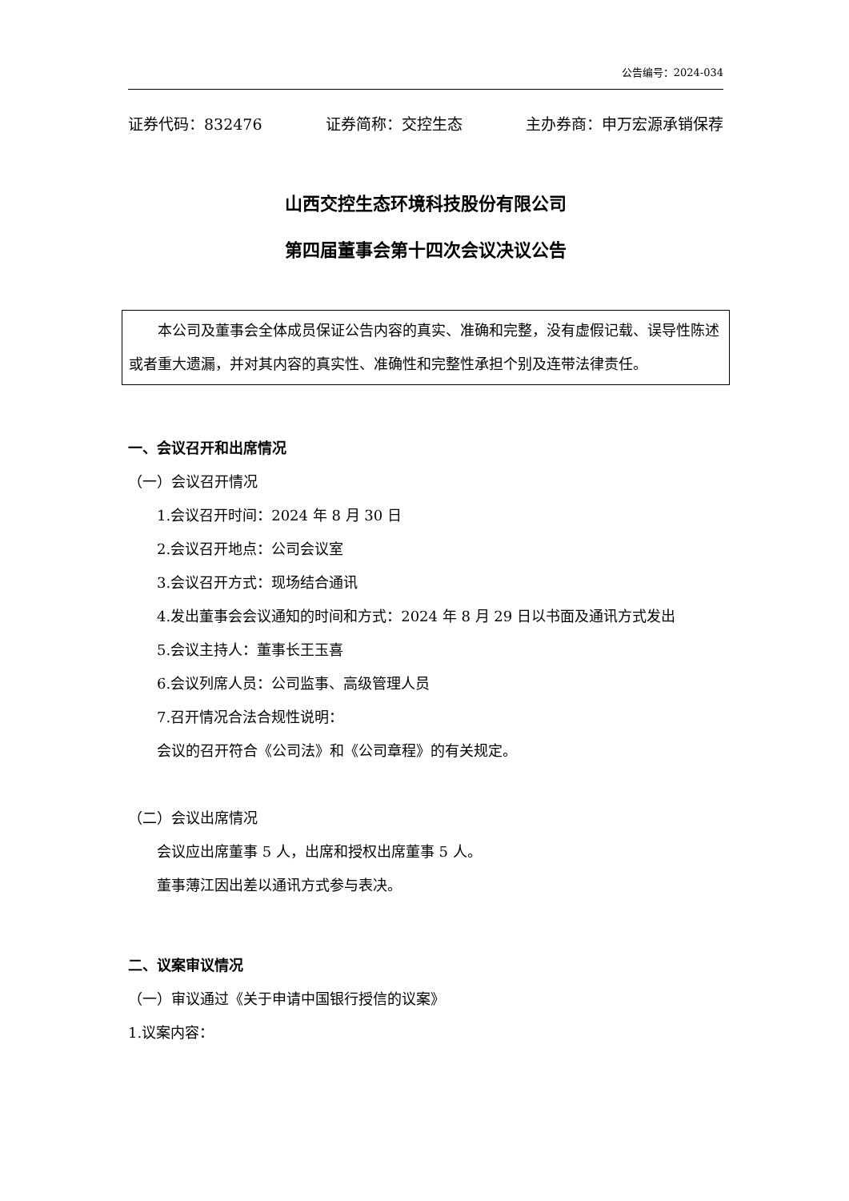公告编号：2024-034
证券代码：832476 证券简称：交控生态 主办券商：申万宏源承销保荐
山西交控生态环境科技股份有限公司
第四届董事会第十四次会议决议公告
本公司及董事会全体成员保证公告内容的真实、准确和完整，没有虚假记载、误导性陈述或者重大遗漏，并对其内容的真实性、准确性和完整性承担个别及连带法律责任。
一、会议召开和出席情况
（一）会议召开情况
1.会议召开时间：2024 年 8 月 30 日
2.会议召开地点：公司会议室
3.会议召开方式：现场结合通讯
4.发出董事会会议通知的时间和方式：2024 年 8 月 29 日以书面及通讯方式发出
5.会议主持人：董事长王玉喜
6.会议列席人员：公司监事、高级管理人员
7.召开情况合法合规性说明：
会议的召开符合《公司法》和《公司章程》的有关规定。
（二）会议出席情况
会议应出席董事 5 人，出席和授权出席董事 5 人。
董事薄江因出差以通讯方式参与表决。
二、议案审议情况
（一）审议通过《关于申请中国银行授信的议案》
1.议案内容：